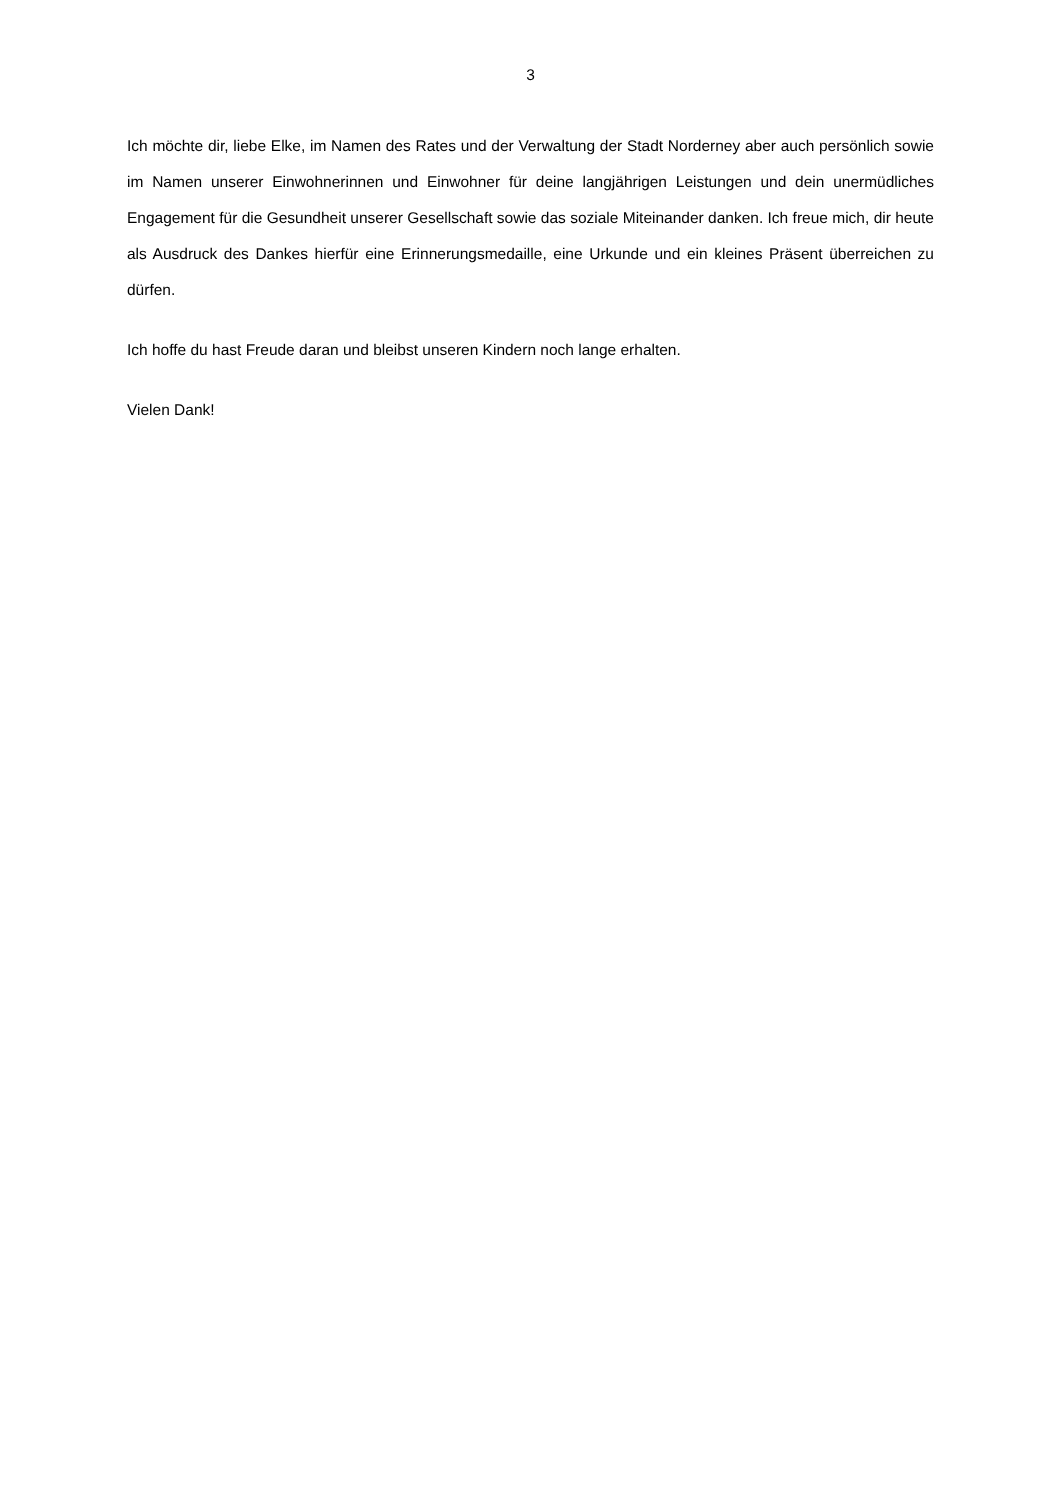3
Ich möchte dir, liebe Elke, im Namen des Rates und der Verwaltung der Stadt Norderney aber auch persönlich sowie im Namen unserer Einwohnerinnen und Einwohner für deine langjährigen Leistungen und dein unermüdliches Engagement für die Gesundheit unserer Gesellschaft sowie das soziale Miteinander danken. Ich freue mich, dir heute als Ausdruck des Dankes hierfür eine Erinnerungsmedaille, eine Urkunde und ein kleines Präsent überreichen zu dürfen.
Ich hoffe du hast Freude daran und bleibst unseren Kindern noch lange erhalten.
Vielen Dank!